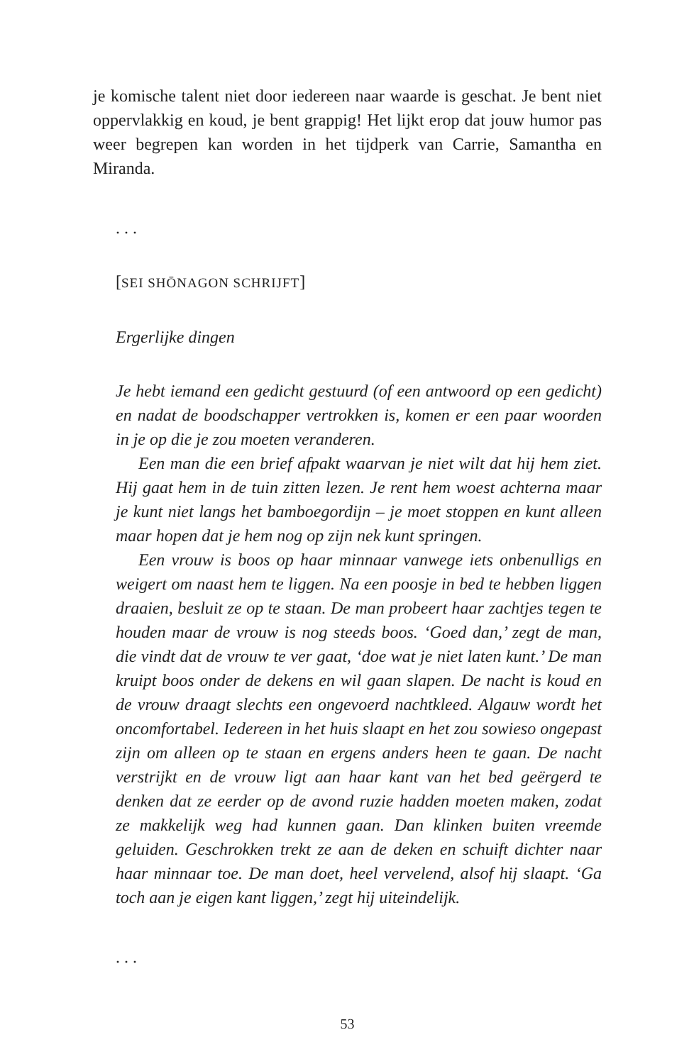je komische talent niet door iedereen naar waarde is geschat. Je bent niet oppervlakkig en koud, je bent grappig! Het lijkt erop dat jouw humor pas weer begrepen kan worden in het tijdperk van Carrie, Samantha en Miranda.
. . .
[SEI SHŌNAGON SCHRIJFT]
Ergerlijke dingen
Je hebt iemand een gedicht gestuurd (of een antwoord op een gedicht) en nadat de boodschapper vertrokken is, komen er een paar woorden in je op die je zou moeten veranderen.
Een man die een brief afpakt waarvan je niet wilt dat hij hem ziet. Hij gaat hem in de tuin zitten lezen. Je rent hem woest achterna maar je kunt niet langs het bamboegordijn – je moet stoppen en kunt alleen maar hopen dat je hem nog op zijn nek kunt springen.
Een vrouw is boos op haar minnaar vanwege iets onbenulligs en weigert om naast hem te liggen. Na een poosje in bed te hebben liggen draaien, besluit ze op te staan. De man probeert haar zachtjes tegen te houden maar de vrouw is nog steeds boos. ‘Goed dan,’ zegt de man, die vindt dat de vrouw te ver gaat, ‘doe wat je niet laten kunt.’ De man kruipt boos onder de dekens en wil gaan slapen. De nacht is koud en de vrouw draagt slechts een ongevoerd nachtkleed. Algauw wordt het oncomfortabel. Iedereen in het huis slaapt en het zou sowieso ongepast zijn om alleen op te staan en ergens anders heen te gaan. De nacht verstrijkt en de vrouw ligt aan haar kant van het bed geërgerd te denken dat ze eerder op de avond ruzie hadden moeten maken, zodat ze makkelijk weg had kunnen gaan. Dan klinken buiten vreemde geluiden. Geschrokken trekt ze aan de deken en schuift dichter naar haar minnaar toe. De man doet, heel vervelend, alsof hij slaapt. ‘Ga toch aan je eigen kant liggen,’ zegt hij uiteindelijk.
. . .
53